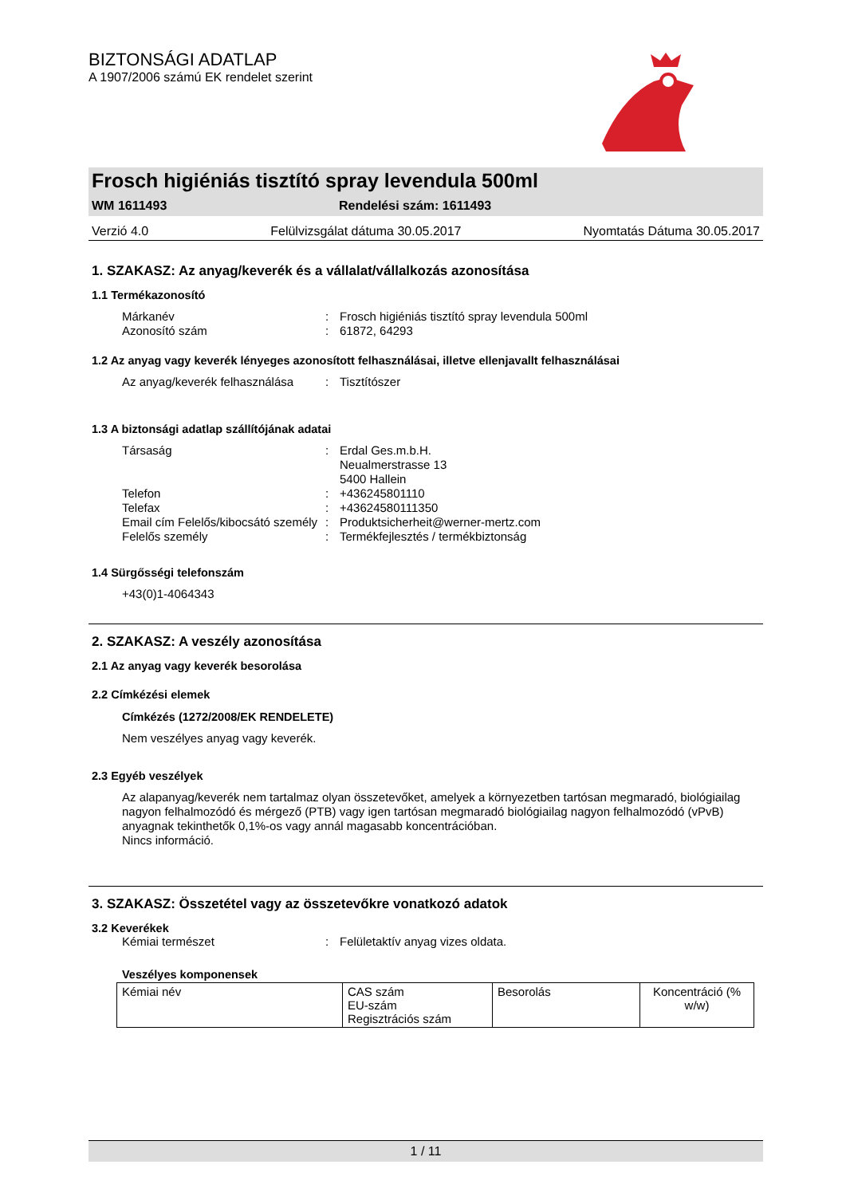BIZTONSÁGI ADATLAP
A 1907/2006 számú EK rendelet szerint
Frosch higiéniás tisztító spray levendula 500ml
WM 1611493 Rendelési szám: 1611493
Verzió 4.0 Felülvizsgálat dátuma 30.05.2017 Nyomtatás Dátuma 30.05.2017
1. SZAKASZ: Az anyag/keverék és a vállalat/vállalkozás azonosítása
1.1 Termékazonosító
Márkanév: Frosch higiéniás tisztító spray levendula 500ml
Azonosító szám: 61872, 64293
1.2 Az anyag vagy keverék lényeges azonosított felhasználásai, illetve ellenjavallt felhasználásai
Az anyag/keverék felhasználása: Tisztítószer
1.3 A biztonsági adatlap szállítójának adatai
Társaság: Erdal Ges.m.b.H.
Neualmerstrasse 13
5400 Hallein
Telefon: +436245801110
Telefax: +43624580111350
Email cím Felelős/kibocsátó személy: Produktsicherheit@werner-mertz.com
Felelős személy: Termékfejlesztés / termékbiztonság
1.4 Sürgősségi telefonszám
+43(0)1-4064343
2. SZAKASZ: A veszély azonosítása
2.1 Az anyag vagy keverék besorolása
2.2 Címkézési elemek
Címkézés (1272/2008/EK RENDELETE)
Nem veszélyes anyag vagy keverék.
2.3 Egyéb veszélyek
Az alapanyag/keverék nem tartalmaz olyan összetevőket, amelyek a környezetben tartósan megmaradó, biológiailag nagyon felhalmozódó és mérgező (PTB) vagy igen tartósan megmaradó biológiailag nagyon felhalmozódó (vPvB) anyagnak tekinthetők 0,1%-os vagy annál magasabb koncentrációban.
Nincs információ.
3. SZAKASZ: Összetétel vagy az összetevőkre vonatkozó adatok
3.2 Keverékek
Kémiai természet: Felületaktív anyag vizes oldata.
Veszélyes komponensek
| Kémiai név | CAS szám EU-szám Regisztrációs szám | Besorolás | Koncentráció (% w/w) |
1 / 11